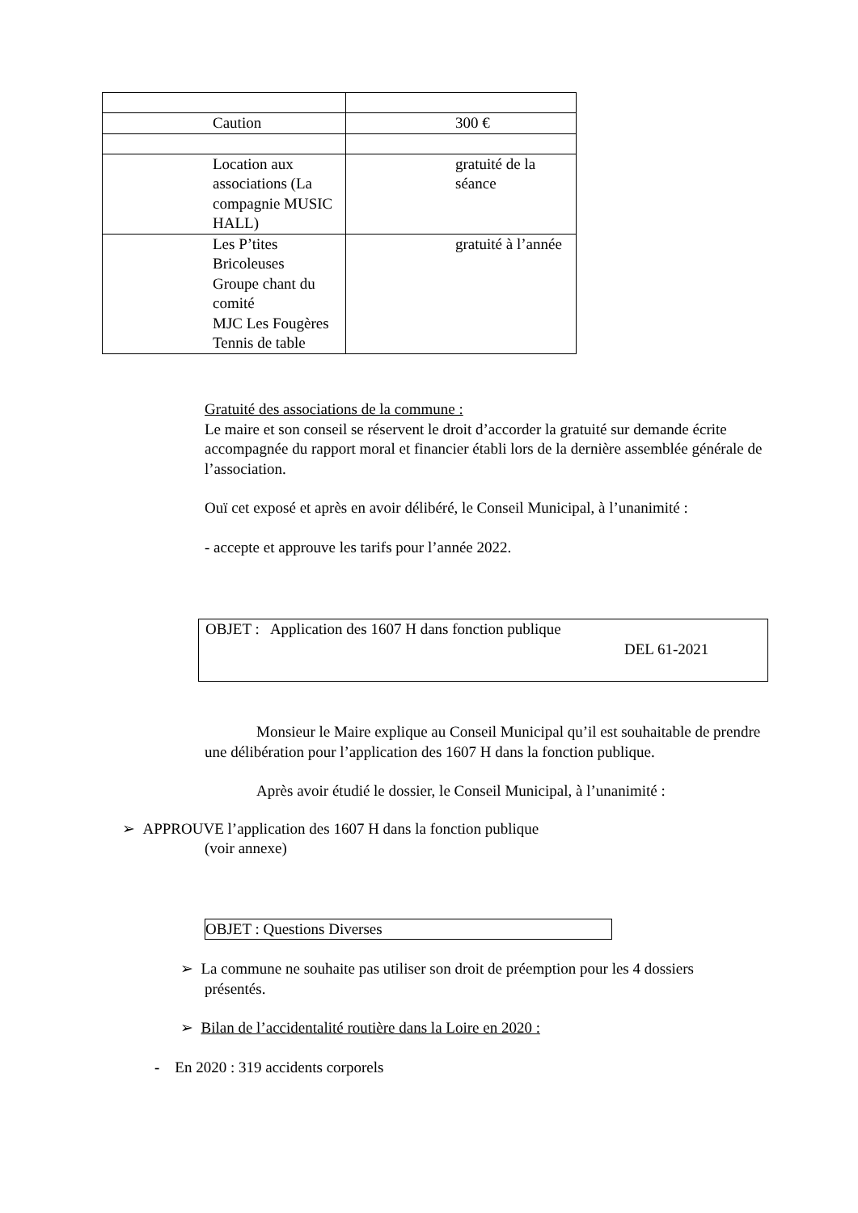| Caution | 300 € |
| Location aux associations (La compagnie MUSIC HALL) | gratuité de la séance |
| Les P’tites Bricoleuses Groupe chant du comité MJC Les Fougères Tennis de table | gratuité à l’année |
Gratuité des associations de la commune :
Le maire et son conseil se réservent le droit d’accorder la gratuité sur demande écrite accompagnée du rapport moral et financier établi lors de la dernière assemblée générale de l’association.
Ouï cet exposé et après en avoir délibéré, le Conseil Municipal, à l’unanimité :
- accepte et approuve les tarifs pour l’année 2022.
OBJET : Application des 1607 H dans fonction publique
DEL 61-2021
Monsieur le Maire explique au Conseil Municipal qu’il est souhaitable de prendre une délibération pour l’application des 1607 H dans la fonction publique.
Après avoir étudié le dossier, le Conseil Municipal, à l’unanimité :
➢ APPROUVE l’application des 1607 H dans la fonction publique
(voir annexe)
OBJET : Questions Diverses
➢ La commune ne souhaite pas utiliser son droit de préemption pour les 4 dossiers présentés.
➢ Bilan de l’accidentalité routière dans la Loire en 2020 :
- En 2020 : 319 accidents corporels